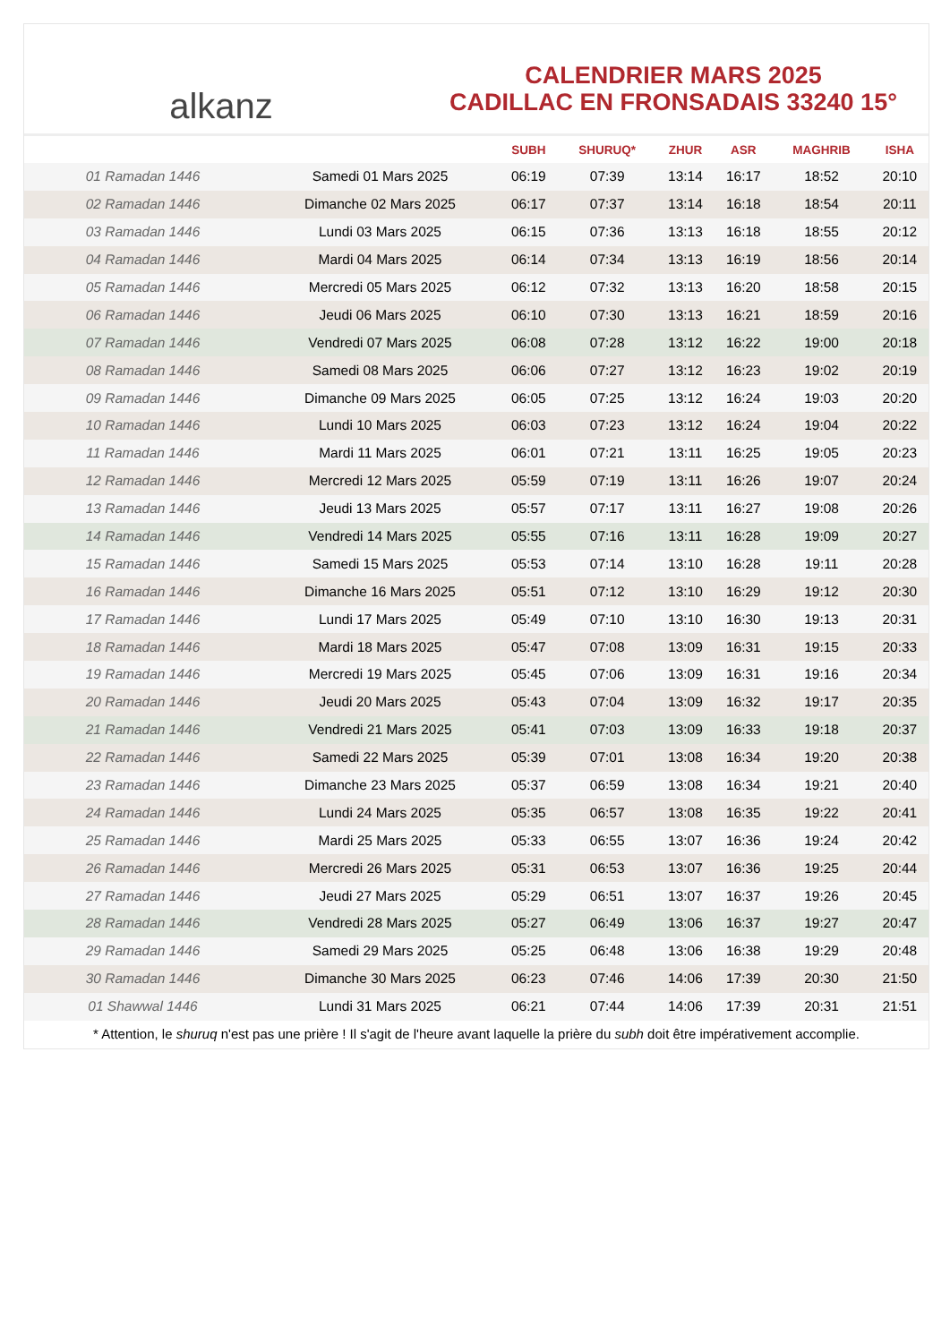alkanz
CALENDRIER MARS 2025
CADILLAC EN FRONSADAIS 33240 15°
| | | SUBH | SHURUQ* | ZHUR | ASR | MAGHRIB | ISHA |
| --- | --- | --- | --- | --- | --- | --- | --- |
| 01 Ramadan 1446 | Samedi 01 Mars 2025 | 06:19 | 07:39 | 13:14 | 16:17 | 18:52 | 20:10 |
| 02 Ramadan 1446 | Dimanche 02 Mars 2025 | 06:17 | 07:37 | 13:14 | 16:18 | 18:54 | 20:11 |
| 03 Ramadan 1446 | Lundi 03 Mars 2025 | 06:15 | 07:36 | 13:13 | 16:18 | 18:55 | 20:12 |
| 04 Ramadan 1446 | Mardi 04 Mars 2025 | 06:14 | 07:34 | 13:13 | 16:19 | 18:56 | 20:14 |
| 05 Ramadan 1446 | Mercredi 05 Mars 2025 | 06:12 | 07:32 | 13:13 | 16:20 | 18:58 | 20:15 |
| 06 Ramadan 1446 | Jeudi 06 Mars 2025 | 06:10 | 07:30 | 13:13 | 16:21 | 18:59 | 20:16 |
| 07 Ramadan 1446 | Vendredi 07 Mars 2025 | 06:08 | 07:28 | 13:12 | 16:22 | 19:00 | 20:18 |
| 08 Ramadan 1446 | Samedi 08 Mars 2025 | 06:06 | 07:27 | 13:12 | 16:23 | 19:02 | 20:19 |
| 09 Ramadan 1446 | Dimanche 09 Mars 2025 | 06:05 | 07:25 | 13:12 | 16:24 | 19:03 | 20:20 |
| 10 Ramadan 1446 | Lundi 10 Mars 2025 | 06:03 | 07:23 | 13:12 | 16:24 | 19:04 | 20:22 |
| 11 Ramadan 1446 | Mardi 11 Mars 2025 | 06:01 | 07:21 | 13:11 | 16:25 | 19:05 | 20:23 |
| 12 Ramadan 1446 | Mercredi 12 Mars 2025 | 05:59 | 07:19 | 13:11 | 16:26 | 19:07 | 20:24 |
| 13 Ramadan 1446 | Jeudi 13 Mars 2025 | 05:57 | 07:17 | 13:11 | 16:27 | 19:08 | 20:26 |
| 14 Ramadan 1446 | Vendredi 14 Mars 2025 | 05:55 | 07:16 | 13:11 | 16:28 | 19:09 | 20:27 |
| 15 Ramadan 1446 | Samedi 15 Mars 2025 | 05:53 | 07:14 | 13:10 | 16:28 | 19:11 | 20:28 |
| 16 Ramadan 1446 | Dimanche 16 Mars 2025 | 05:51 | 07:12 | 13:10 | 16:29 | 19:12 | 20:30 |
| 17 Ramadan 1446 | Lundi 17 Mars 2025 | 05:49 | 07:10 | 13:10 | 16:30 | 19:13 | 20:31 |
| 18 Ramadan 1446 | Mardi 18 Mars 2025 | 05:47 | 07:08 | 13:09 | 16:31 | 19:15 | 20:33 |
| 19 Ramadan 1446 | Mercredi 19 Mars 2025 | 05:45 | 07:06 | 13:09 | 16:31 | 19:16 | 20:34 |
| 20 Ramadan 1446 | Jeudi 20 Mars 2025 | 05:43 | 07:04 | 13:09 | 16:32 | 19:17 | 20:35 |
| 21 Ramadan 1446 | Vendredi 21 Mars 2025 | 05:41 | 07:03 | 13:09 | 16:33 | 19:18 | 20:37 |
| 22 Ramadan 1446 | Samedi 22 Mars 2025 | 05:39 | 07:01 | 13:08 | 16:34 | 19:20 | 20:38 |
| 23 Ramadan 1446 | Dimanche 23 Mars 2025 | 05:37 | 06:59 | 13:08 | 16:34 | 19:21 | 20:40 |
| 24 Ramadan 1446 | Lundi 24 Mars 2025 | 05:35 | 06:57 | 13:08 | 16:35 | 19:22 | 20:41 |
| 25 Ramadan 1446 | Mardi 25 Mars 2025 | 05:33 | 06:55 | 13:07 | 16:36 | 19:24 | 20:42 |
| 26 Ramadan 1446 | Mercredi 26 Mars 2025 | 05:31 | 06:53 | 13:07 | 16:36 | 19:25 | 20:44 |
| 27 Ramadan 1446 | Jeudi 27 Mars 2025 | 05:29 | 06:51 | 13:07 | 16:37 | 19:26 | 20:45 |
| 28 Ramadan 1446 | Vendredi 28 Mars 2025 | 05:27 | 06:49 | 13:06 | 16:37 | 19:27 | 20:47 |
| 29 Ramadan 1446 | Samedi 29 Mars 2025 | 05:25 | 06:48 | 13:06 | 16:38 | 19:29 | 20:48 |
| 30 Ramadan 1446 | Dimanche 30 Mars 2025 | 06:23 | 07:46 | 14:06 | 17:39 | 20:30 | 21:50 |
| 01 Shawwal 1446 | Lundi 31 Mars 2025 | 06:21 | 07:44 | 14:06 | 17:39 | 20:31 | 21:51 |
* Attention, le shuruq n'est pas une prière ! Il s'agit de l'heure avant laquelle la prière du subh doit être impérativement accomplie.